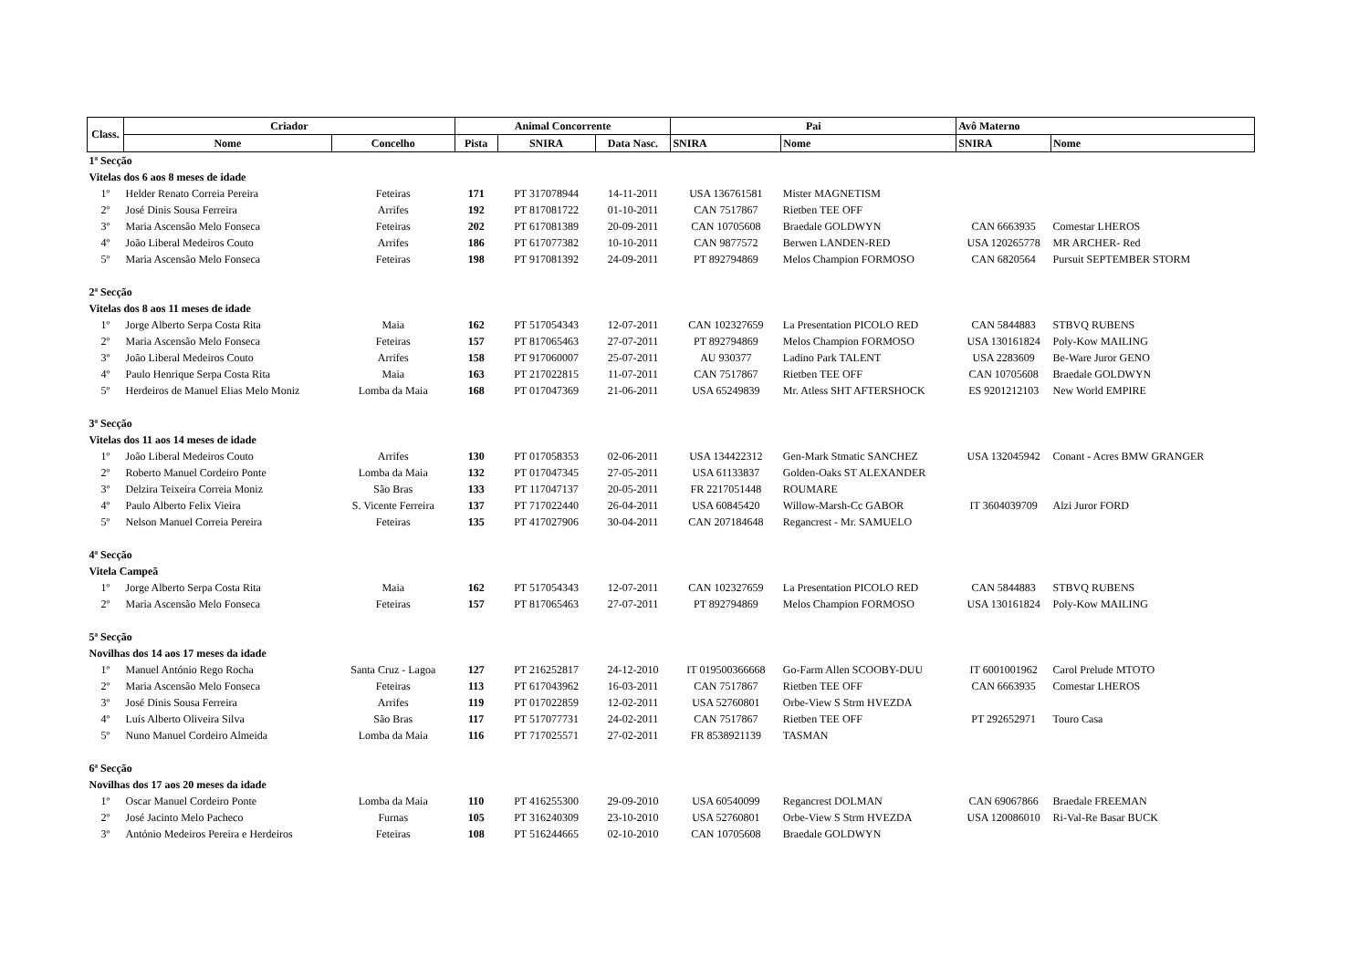| Class. | Criador | | Animal Concorrente | | | Pai | | Avô Materno | |
| --- | --- | --- | --- | --- | --- | --- | --- | --- | --- |
| | Nome | Concelho | Pista | SNIRA | Data Nasc. | SNIRA | Nome | SNIRA | Nome |
| 1ª Secção | | | | | | | | | |
| Vitelas dos 6 aos 8 meses de idade | | | | | | | | | |
| 1º | Helder Renato Correia Pereira | Feteiras | 171 | PT 317078944 | 14-11-2011 | USA 136761581 | Mister MAGNETISM | | |
| 2º | José Dinis Sousa Ferreira | Arrifes | 192 | PT 817081722 | 01-10-2011 | CAN 7517867 | Rietben TEE OFF | | |
| 3º | Maria Ascensão Melo Fonseca | Feteiras | 202 | PT 617081389 | 20-09-2011 | CAN 10705608 | Braedale GOLDWYN | CAN 6663935 | Comestar LHEROS |
| 4º | João Liberal Medeiros Couto | Arrifes | 186 | PT 617077382 | 10-10-2011 | CAN 9877572 | Berwen LANDEN-RED | USA 120265778 | MR ARCHER- Red |
| 5º | Maria Ascensão Melo Fonseca | Feteiras | 198 | PT 917081392 | 24-09-2011 | PT 892794869 | Melos Champion FORMOSO | CAN 6820564 | Pursuit SEPTEMBER STORM |
| 2ª Secção | | | | | | | | | |
| Vitelas dos 8 aos 11 meses de idade | | | | | | | | | |
| 1º | Jorge Alberto Serpa Costa Rita | Maia | 162 | PT 517054343 | 12-07-2011 | CAN 102327659 | La Presentation PICOLO RED | CAN 5844883 | STBVQ RUBENS |
| 2º | Maria Ascensão Melo Fonseca | Feteiras | 157 | PT 817065463 | 27-07-2011 | PT 892794869 | Melos Champion FORMOSO | USA 130161824 | Poly-Kow MAILING |
| 3º | João Liberal Medeiros Couto | Arrifes | 158 | PT 917060007 | 25-07-2011 | AU 930377 | Ladino Park TALENT | USA 2283609 | Be-Ware Juror GENO |
| 4º | Paulo Henrique Serpa Costa Rita | Maia | 163 | PT 217022815 | 11-07-2011 | CAN 7517867 | Rietben TEE OFF | CAN 10705608 | Braedale GOLDWYN |
| 5º | Herdeiros de Manuel Elias Melo Moniz | Lomba da Maia | 168 | PT 017047369 | 21-06-2011 | USA 65249839 | Mr. Atless SHT AFTERSHOCK | ES 9201212103 | New World EMPIRE |
| 3ª Secção | | | | | | | | | |
| Vitelas dos 11 aos 14 meses de idade | | | | | | | | | |
| 1º | João Liberal Medeiros Couto | Arrifes | 130 | PT 017058353 | 02-06-2011 | USA 134422312 | Gen-Mark Stmatic SANCHEZ | USA 132045942 | Conant - Acres BMW GRANGER |
| 2º | Roberto Manuel Cordeiro Ponte | Lomba da Maia | 132 | PT 017047345 | 27-05-2011 | USA 61133837 | Golden-Oaks ST ALEXANDER | | |
| 3º | Delzira Teixeira Correia Moniz | São Bras | 133 | PT 117047137 | 20-05-2011 | FR 2217051448 | ROUMARE | | |
| 4º | Paulo Alberto Felix Vieira | S. Vicente Ferreira | 137 | PT 717022440 | 26-04-2011 | USA 60845420 | Willow-Marsh-Cc GABOR | IT 3604039709 | Alzi Juror FORD |
| 5º | Nelson Manuel Correia Pereira | Feteiras | 135 | PT 417027906 | 30-04-2011 | CAN 207184648 | Regancrest - Mr. SAMUELO | | |
| 4ª Secção | | | | | | | | | |
| Vitela Campeã | | | | | | | | | |
| 1º | Jorge Alberto Serpa Costa Rita | Maia | 162 | PT 517054343 | 12-07-2011 | CAN 102327659 | La Presentation PICOLO RED | CAN 5844883 | STBVQ RUBENS |
| 2º | Maria Ascensão Melo Fonseca | Feteiras | 157 | PT 817065463 | 27-07-2011 | PT 892794869 | Melos Champion FORMOSO | USA 130161824 | Poly-Kow MAILING |
| 5ª Secção | | | | | | | | | |
| Novilhas dos 14 aos 17 meses da idade | | | | | | | | | |
| 1º | Manuel António Rego Rocha | Santa Cruz - Lagoa | 127 | PT 216252817 | 24-12-2010 | IT 019500366668 | Go-Farm Allen SCOOBY-DUU | IT 6001001962 | Carol Prelude MTOTO |
| 2º | Maria Ascensão Melo Fonseca | Feteiras | 113 | PT 617043962 | 16-03-2011 | CAN 7517867 | Rietben TEE OFF | CAN 6663935 | Comestar LHEROS |
| 3º | José Dinis Sousa Ferreira | Arrifes | 119 | PT 017022859 | 12-02-2011 | USA 52760801 | Orbe-View S Strm HVEZDA | | |
| 4º | Luís Alberto Oliveira Silva | São Bras | 117 | PT 517077731 | 24-02-2011 | CAN 7517867 | Rietben TEE OFF | PT 292652971 | Touro Casa |
| 5º | Nuno Manuel Cordeiro Almeida | Lomba da Maia | 116 | PT 717025571 | 27-02-2011 | FR 8538921139 | TASMAN | | |
| 6ª Secção | | | | | | | | | |
| Novilhas dos 17 aos 20 meses da idade | | | | | | | | | |
| 1º | Oscar Manuel Cordeiro Ponte | Lomba da Maia | 110 | PT 416255300 | 29-09-2010 | USA 60540099 | Regancrest DOLMAN | CAN 69067866 | Braedale FREEMAN |
| 2º | José Jacinto Melo Pacheco | Furnas | 105 | PT 316240309 | 23-10-2010 | USA 52760801 | Orbe-View S Strm HVEZDA | USA 120086010 | Ri-Val-Re Basar BUCK |
| 3º | António Medeiros Pereira e Herdeiros | Feteiras | 108 | PT 516244665 | 02-10-2010 | CAN 10705608 | Braedale GOLDWYN | | |